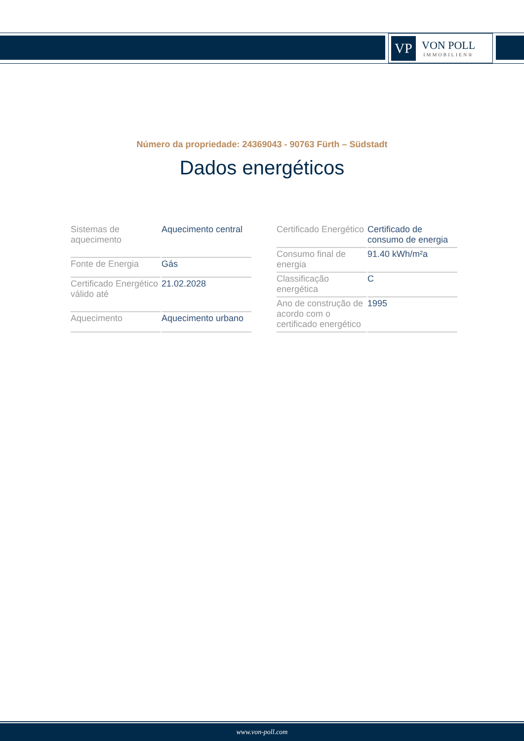VP
VON POLL
IMMOBILIEN®
Número da propriedade: 24369043 - 90763 Fürth – Südstadt
Dados energéticos
| Sistemas de aquecimento | Aquecimento central |
| Fonte de Energia | Gás |
| Certificado Energético válido até | 21.02.2028 |
| Aquecimento | Aquecimento urbano |
| Certificado Energético | Certificado de consumo de energia |
| Consumo final de energia | 91.40 kWh/m²a |
| Classificação energética | C |
| Ano de construção de acordo com o certificado energético | 1995 |
www.von-poll.com